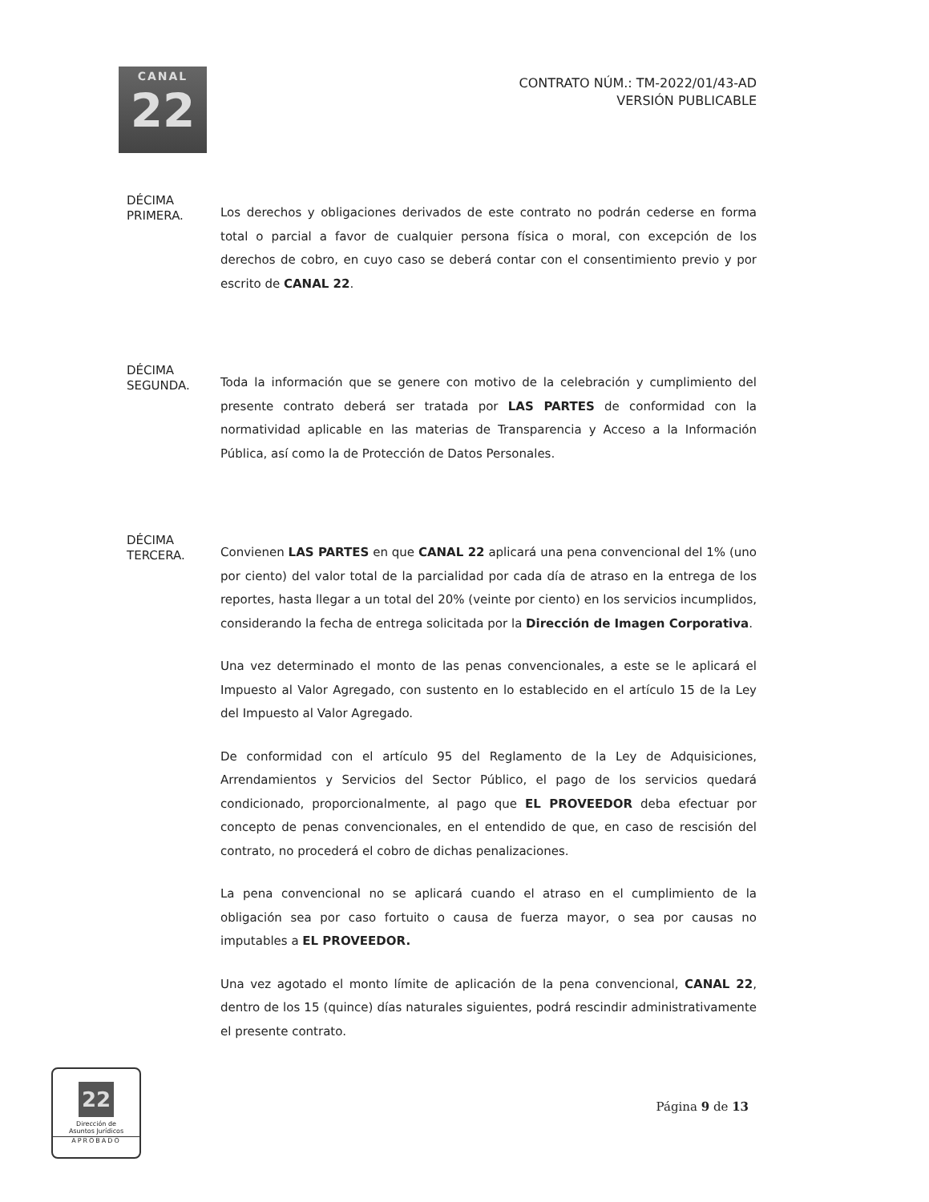CANAL
22
CONTRATO NÚM.: TM-2022/01/43-AD
VERSIÓN PUBLICABLE
DÉCIMA
PRIMERA.
Los derechos y obligaciones derivados de este contrato no podrán cederse en forma total o parcial a favor de cualquier persona física o moral, con excepción de los derechos de cobro, en cuyo caso se deberá contar con el consentimiento previo y por escrito de CANAL 22.
DÉCIMA
SEGUNDA.
Toda la información que se genere con motivo de la celebración y cumplimiento del presente contrato deberá ser tratada por LAS PARTES de conformidad con la normatividad aplicable en las materias de Transparencia y Acceso a la Información Pública, así como la de Protección de Datos Personales.
DÉCIMA
TERCERA.
Convienen LAS PARTES en que CANAL 22 aplicará una pena convencional del 1% (uno por ciento) del valor total de la parcialidad por cada día de atraso en la entrega de los reportes, hasta llegar a un total del 20% (veinte por ciento) en los servicios incumplidos, considerando la fecha de entrega solicitada por la Dirección de Imagen Corporativa.
Una vez determinado el monto de las penas convencionales, a este se le aplicará el Impuesto al Valor Agregado, con sustento en lo establecido en el artículo 15 de la Ley del Impuesto al Valor Agregado.
De conformidad con el artículo 95 del Reglamento de la Ley de Adquisiciones, Arrendamientos y Servicios del Sector Público, el pago de los servicios quedará condicionado, proporcionalmente, al pago que EL PROVEEDOR deba efectuar por concepto de penas convencionales, en el entendido de que, en caso de rescisión del contrato, no procederá el cobro de dichas penalizaciones.
La pena convencional no se aplicará cuando el atraso en el cumplimiento de la obligación sea por caso fortuito o causa de fuerza mayor, o sea por causas no imputables a EL PROVEEDOR.
Una vez agotado el monto límite de aplicación de la pena convencional, CANAL 22, dentro de los 15 (quince) días naturales siguientes, podrá rescindir administrativamente el presente contrato.
22
Dirección de
Asuntos Jurídicos
APROBADO
Página 9 de 13